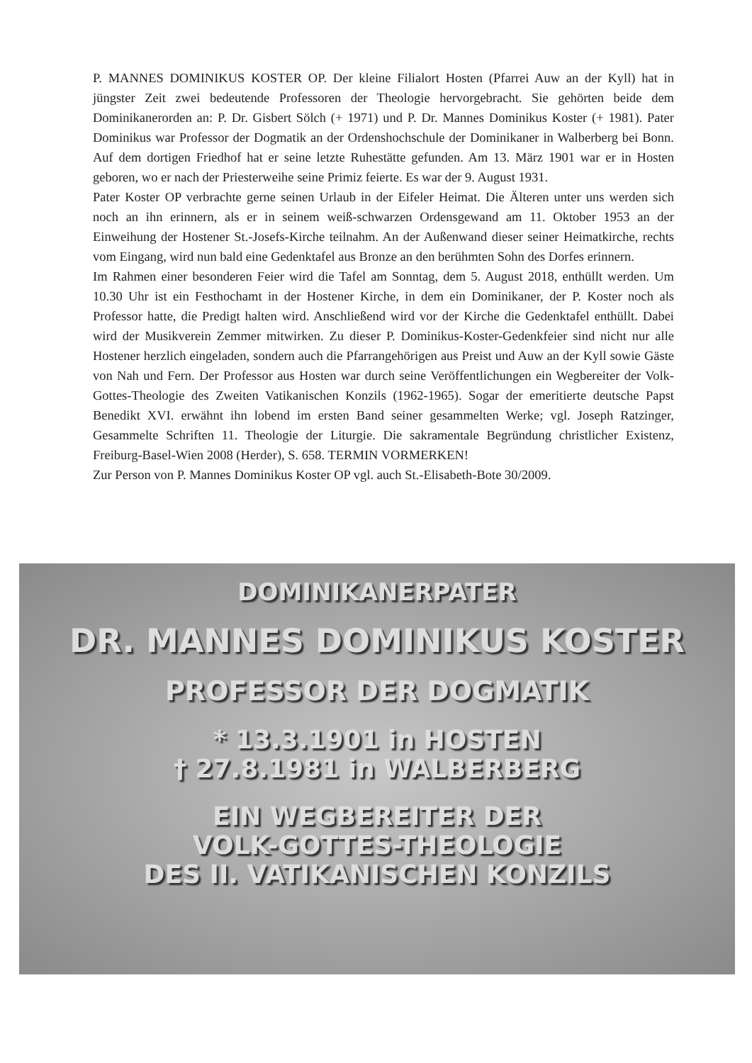P. MANNES DOMINIKUS KOSTER OP. Der kleine Filialort Hosten (Pfarrei Auw an der Kyll) hat in jüngster Zeit zwei bedeutende Professoren der Theologie hervorgebracht. Sie gehörten beide dem Dominikanerorden an: P. Dr. Gisbert Sölch (+ 1971) und P. Dr. Mannes Dominikus Koster (+ 1981). Pater Dominikus war Professor der Dogmatik an der Ordenshochschule der Dominikaner in Walberberg bei Bonn. Auf dem dortigen Friedhof hat er seine letzte Ruhestätte gefunden. Am 13. März 1901 war er in Hosten geboren, wo er nach der Priesterweihe seine Primiz feierte. Es war der 9. August 1931.
Pater Koster OP verbrachte gerne seinen Urlaub in der Eifeler Heimat. Die Älteren unter uns werden sich noch an ihn erinnern, als er in seinem weiß-schwarzen Ordensgewand am 11. Oktober 1953 an der Einweihung der Hostener St.-Josefs-Kirche teilnahm. An der Außenwand dieser seiner Heimatkirche, rechts vom Eingang, wird nun bald eine Gedenktafel aus Bronze an den berühmten Sohn des Dorfes erinnern.
Im Rahmen einer besonderen Feier wird die Tafel am Sonntag, dem 5. August 2018, enthüllt werden. Um 10.30 Uhr ist ein Festhochamt in der Hostener Kirche, in dem ein Dominikaner, der P. Koster noch als Professor hatte, die Predigt halten wird. Anschließend wird vor der Kirche die Gedenktafel enthüllt. Dabei wird der Musikverein Zemmer mitwirken. Zu dieser P. Dominikus-Koster-Gedenkfeier sind nicht nur alle Hostener herzlich eingeladen, sondern auch die Pfarrangehörigen aus Preist und Auw an der Kyll sowie Gäste von Nah und Fern. Der Professor aus Hosten war durch seine Veröffentlichungen ein Wegbereiter der Volk-Gottes-Theologie des Zweiten Vatikanischen Konzils (1962-1965). Sogar der emeritierte deutsche Papst Benedikt XVI. erwähnt ihn lobend im ersten Band seiner gesammelten Werke; vgl. Joseph Ratzinger, Gesammelte Schriften 11. Theologie der Liturgie. Die sakramentale Begründung christlicher Existenz, Freiburg-Basel-Wien 2008 (Herder), S. 658. TERMIN VORMERKEN!
Zur Person von P. Mannes Dominikus Koster OP vgl. auch St.-Elisabeth-Bote 30/2009.
DOMINIKANERPATER
DR. MANNES DOMINIKUS KOSTER
PROFESSOR DER DOGMATIK
* 13.3.1901 in HOSTEN
† 27.8.1981 in WALBERBERG
EIN WEGBEREITER DER
VOLK-GOTTES-THEOLOGIE
DES II. VATIKANISCHEN KONZILS